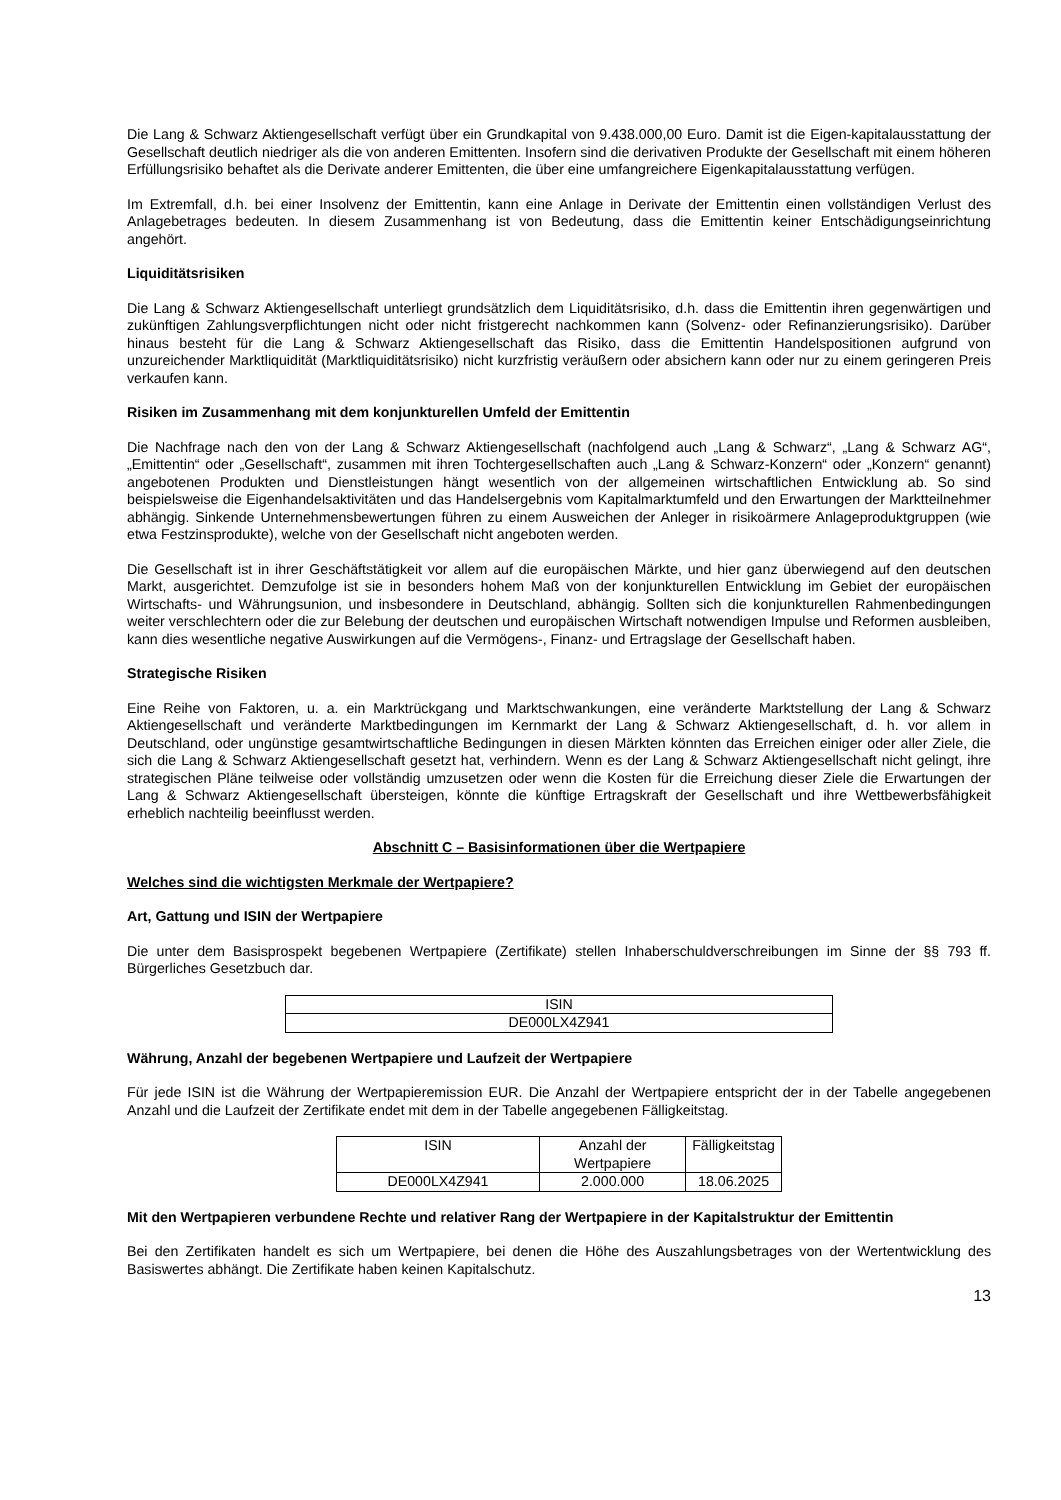Die Lang & Schwarz Aktiengesellschaft verfügt über ein Grundkapital von 9.438.000,00 Euro. Damit ist die Eigen-kapitalausstattung der Gesellschaft deutlich niedriger als die von anderen Emittenten. Insofern sind die derivativen Produkte der Gesellschaft mit einem höheren Erfüllungsrisiko behaftet als die Derivate anderer Emittenten, die über eine umfangreichere Eigenkapitalausstattung verfügen.
Im Extremfall, d.h. bei einer Insolvenz der Emittentin, kann eine Anlage in Derivate der Emittentin einen vollständigen Verlust des Anlagebetrages bedeuten. In diesem Zusammenhang ist von Bedeutung, dass die Emittentin keiner Entschädigungseinrichtung angehört.
Liquiditätsrisiken
Die Lang & Schwarz Aktiengesellschaft unterliegt grundsätzlich dem Liquiditätsrisiko, d.h. dass die Emittentin ihren gegenwärtigen und zukünftigen Zahlungsverpflichtungen nicht oder nicht fristgerecht nachkommen kann (Solvenz- oder Refinanzierungsrisiko). Darüber hinaus besteht für die Lang & Schwarz Aktiengesellschaft das Risiko, dass die Emittentin Handelspositionen aufgrund von unzureichender Marktliquidität (Marktliquiditätsrisiko) nicht kurzfristig veräußern oder absichern kann oder nur zu einem geringeren Preis verkaufen kann.
Risiken im Zusammenhang mit dem konjunkturellen Umfeld der Emittentin
Die Nachfrage nach den von der Lang & Schwarz Aktiengesellschaft (nachfolgend auch „Lang & Schwarz“, „Lang & Schwarz AG“, „Emittentin“ oder „Gesellschaft“, zusammen mit ihren Tochtergesellschaften auch „Lang & Schwarz-Konzern“ oder „Konzern“ genannt) angebotenen Produkten und Dienstleistungen hängt wesentlich von der allgemeinen wirtschaftlichen Entwicklung ab. So sind beispielsweise die Eigenhandelsaktivitäten und das Handelsergebnis vom Kapitalmarktumfeld und den Erwartungen der Marktteilnehmer abhängig. Sinkende Unternehmensbewertungen führen zu einem Ausweichen der Anleger in risikoärmere Anlageproduktgruppen (wie etwa Festzinsprodukte), welche von der Gesellschaft nicht angeboten werden.
Die Gesellschaft ist in ihrer Geschäftstätigkeit vor allem auf die europäischen Märkte, und hier ganz überwiegend auf den deutschen Markt, ausgerichtet. Demzufolge ist sie in besonders hohem Maß von der konjunkturellen Entwicklung im Gebiet der europäischen Wirtschafts- und Währungsunion, und insbesondere in Deutschland, abhängig. Sollten sich die konjunkturellen Rahmenbedingungen weiter verschlechtern oder die zur Belebung der deutschen und europäischen Wirtschaft notwendigen Impulse und Reformen ausbleiben, kann dies wesentliche negative Auswirkungen auf die Vermögens-, Finanz- und Ertragslage der Gesellschaft haben.
Strategische Risiken
Eine Reihe von Faktoren, u. a. ein Marktrückgang und Marktschwankungen, eine veränderte Marktstellung der Lang & Schwarz Aktiengesellschaft und veränderte Marktbedingungen im Kernmarkt der Lang & Schwarz Aktiengesellschaft, d. h. vor allem in Deutschland, oder ungünstige gesamtwirtschaftliche Bedingungen in diesen Märkten könnten das Erreichen einiger oder aller Ziele, die sich die Lang & Schwarz Aktiengesellschaft gesetzt hat, verhindern. Wenn es der Lang & Schwarz Aktiengesellschaft nicht gelingt, ihre strategischen Pläne teilweise oder vollständig umzusetzen oder wenn die Kosten für die Erreichung dieser Ziele die Erwartungen der Lang & Schwarz Aktiengesellschaft übersteigen, könnte die künftige Ertragskraft der Gesellschaft und ihre Wettbewerbsfähigkeit erheblich nachteilig beeinflusst werden.
Abschnitt C – Basisinformationen über die Wertpapiere
Welches sind die wichtigsten Merkmale der Wertpapiere?
Art, Gattung und ISIN der Wertpapiere
Die unter dem Basisprospekt begebenen Wertpapiere (Zertifikate) stellen Inhaberschuldverschreibungen im Sinne der §§ 793 ff. Bürgerliches Gesetzbuch dar.
| ISIN |
| --- |
| DE000LX4Z941 |
Währung, Anzahl der begebenen Wertpapiere und Laufzeit der Wertpapiere
Für jede ISIN ist die Währung der Wertpapieremission EUR. Die Anzahl der Wertpapiere entspricht der in der Tabelle angegebenen Anzahl und die Laufzeit der Zertifikate endet mit dem in der Tabelle angegebenen Fälligkeitstag.
| ISIN | Anzahl der Wertpapiere | Fälligkeitstag |
| --- | --- | --- |
| DE000LX4Z941 | 2.000.000 | 18.06.2025 |
Mit den Wertpapieren verbundene Rechte und relativer Rang der Wertpapiere in der Kapitalstruktur der Emittentin
Bei den Zertifikaten handelt es sich um Wertpapiere, bei denen die Höhe des Auszahlungsbetrages von der Wertentwicklung des Basiswertes abhängt. Die Zertifikate haben keinen Kapitalschutz.
13